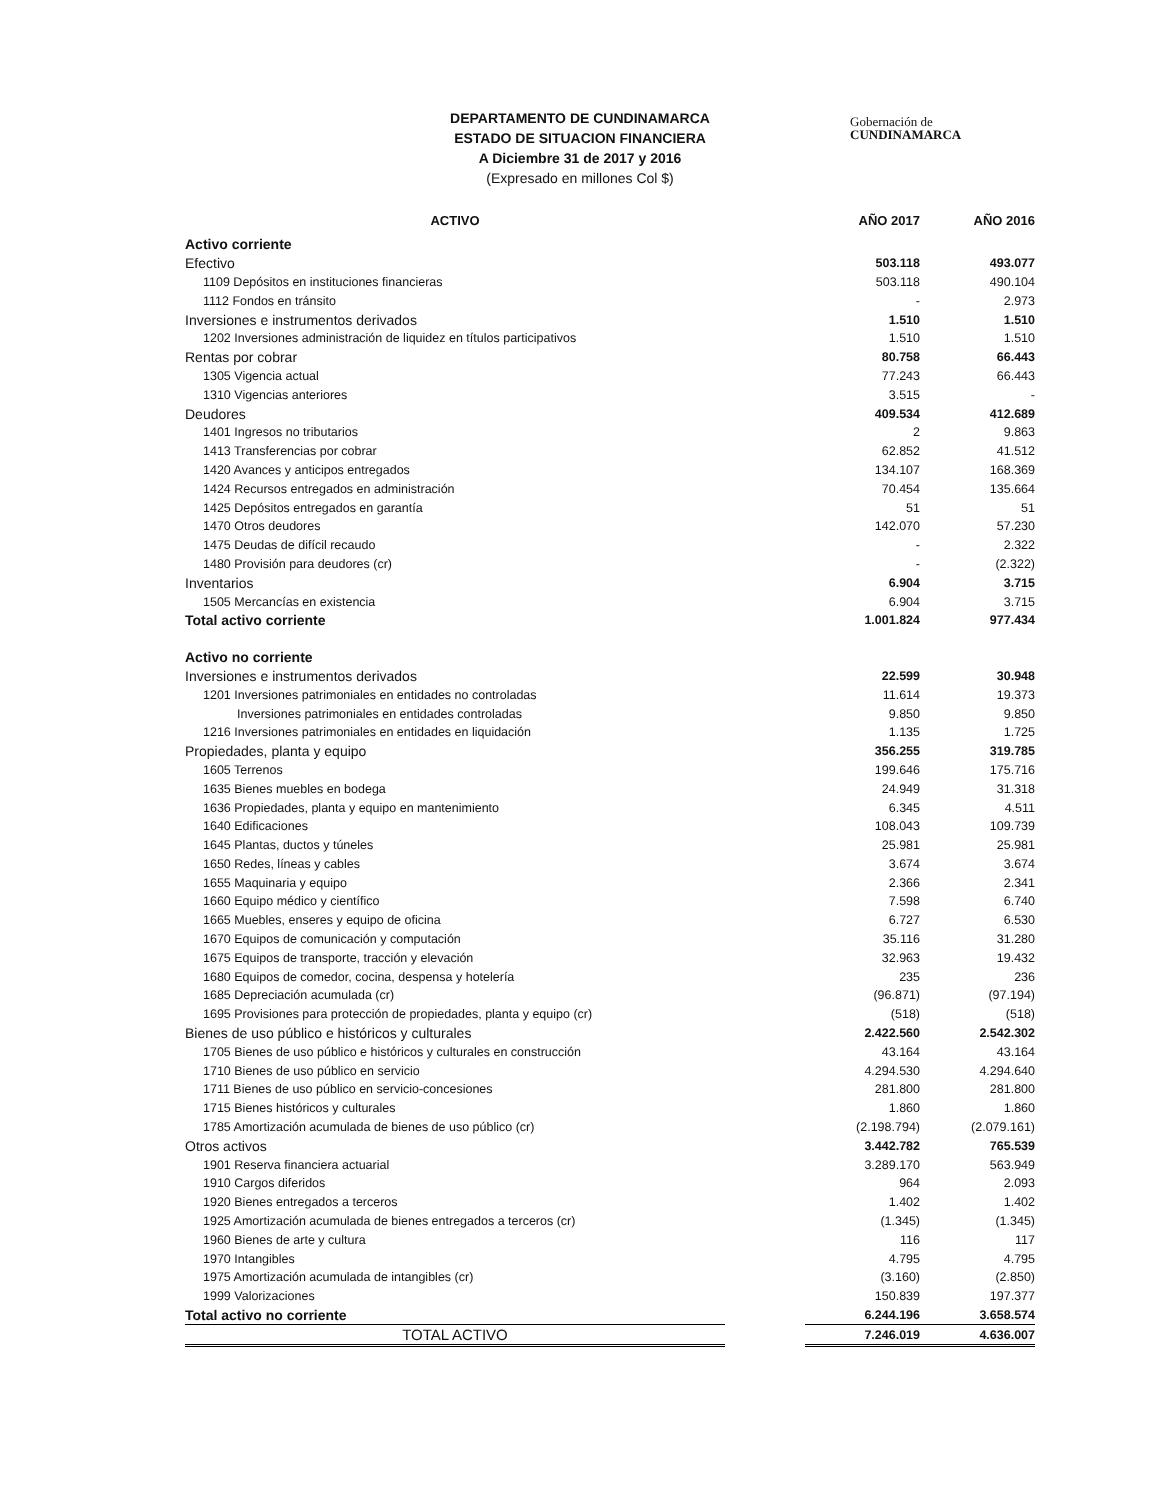DEPARTAMENTO DE CUNDINAMARCA
ESTADO DE SITUACION FINANCIERA
A Diciembre 31 de 2017 y 2016
(Expresado en millones Col $)
Gobernación de
CUNDINAMARCA
| ACTIVO | | AÑO 2017 | AÑO 2016 |
| --- | --- | --- | --- |
| Activo corriente | | | |
| Efectivo | | 503.118 | 493.077 |
| 1109 Depósitos en instituciones financieras | | 503.118 | 490.104 |
| 1112 Fondos en tránsito | | - | 2.973 |
| Inversiones e instrumentos derivados | | 1.510 | 1.510 |
| 1202 Inversiones administración de liquidez en títulos participativos | | 1.510 | 1.510 |
| Rentas por cobrar | | 80.758 | 66.443 |
| 1305 Vigencia actual | | 77.243 | 66.443 |
| 1310 Vigencias anteriores | | 3.515 | - |
| Deudores | | 409.534 | 412.689 |
| 1401 Ingresos no tributarios | | 2 | 9.863 |
| 1413 Transferencias por cobrar | | 62.852 | 41.512 |
| 1420 Avances y anticipos entregados | | 134.107 | 168.369 |
| 1424 Recursos entregados en administración | | 70.454 | 135.664 |
| 1425 Depósitos entregados en garantía | | 51 | 51 |
| 1470 Otros deudores | | 142.070 | 57.230 |
| 1475 Deudas de difícil recaudo | | - | 2.322 |
| 1480 Provisión para deudores (cr) | | - | (2.322) |
| Inventarios | | 6.904 | 3.715 |
| 1505 Mercancías en existencia | | 6.904 | 3.715 |
| Total activo corriente | | 1.001.824 | 977.434 |
| Activo no corriente | | | |
| Inversiones e instrumentos derivados | | 22.599 | 30.948 |
| 1201 Inversiones patrimoniales en entidades no controladas | | 11.614 | 19.373 |
| Inversiones patrimoniales en entidades controladas | | 9.850 | 9.850 |
| 1216 Inversiones patrimoniales en entidades en liquidación | | 1.135 | 1.725 |
| Propiedades, planta y equipo | | 356.255 | 319.785 |
| 1605 Terrenos | | 199.646 | 175.716 |
| 1635 Bienes muebles en bodega | | 24.949 | 31.318 |
| 1636 Propiedades, planta y equipo en mantenimiento | | 6.345 | 4.511 |
| 1640 Edificaciones | | 108.043 | 109.739 |
| 1645 Plantas, ductos y túneles | | 25.981 | 25.981 |
| 1650 Redes, líneas y cables | | 3.674 | 3.674 |
| 1655 Maquinaria y equipo | | 2.366 | 2.341 |
| 1660 Equipo médico y científico | | 7.598 | 6.740 |
| 1665 Muebles, enseres y equipo de oficina | | 6.727 | 6.530 |
| 1670 Equipos de comunicación y computación | | 35.116 | 31.280 |
| 1675 Equipos de transporte, tracción y elevación | | 32.963 | 19.432 |
| 1680 Equipos de comedor, cocina, despensa y hotelería | | 235 | 236 |
| 1685 Depreciación acumulada (cr) | | (96.871) | (97.194) |
| 1695 Provisiones para protección de propiedades, planta y equipo (cr) | | (518) | (518) |
| Bienes de uso público e históricos y culturales | | 2.422.560 | 2.542.302 |
| 1705 Bienes de uso público e históricos y culturales en construcción | | 43.164 | 43.164 |
| 1710 Bienes de uso público en servicio | | 4.294.530 | 4.294.640 |
| 1711 Bienes de uso público en servicio-concesiones | | 281.800 | 281.800 |
| 1715 Bienes históricos y culturales | | 1.860 | 1.860 |
| 1785 Amortización acumulada de bienes de uso público (cr) | | (2.198.794) | (2.079.161) |
| Otros activos | | 3.442.782 | 765.539 |
| 1901 Reserva financiera actuarial | | 3.289.170 | 563.949 |
| 1910 Cargos diferidos | | 964 | 2.093 |
| 1920 Bienes entregados a terceros | | 1.402 | 1.402 |
| 1925 Amortización acumulada de bienes entregados a terceros (cr) | | (1.345) | (1.345) |
| 1960 Bienes de arte y cultura | | 116 | 117 |
| 1970 Intangibles | | 4.795 | 4.795 |
| 1975 Amortización acumulada de intangibles (cr) | | (3.160) | (2.850) |
| 1999 Valorizaciones | | 150.839 | 197.377 |
| Total activo no corriente | | 6.244.196 | 3.658.574 |
| TOTAL ACTIVO | | 7.246.019 | 4.636.007 |